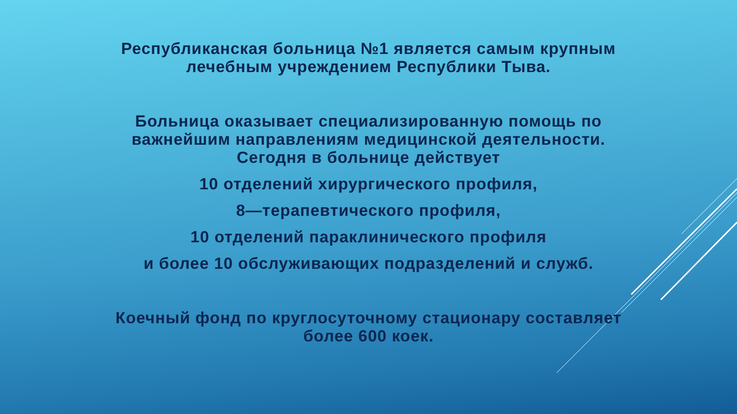Республиканская больница №1 является самым крупным
лечебным учреждением Республики Тыва.
Больница оказывает специализированную помощь по
важнейшим направлениям медицинской деятельности.
Сегодня в больнице действует
10 отделений хирургического профиля,
8—терапевтического профиля,
10 отделений параклинического профиля
и более 10 обслуживающих подразделений и служб.
Коечный фонд по круглосуточному стационару составляет
более 600 коек.